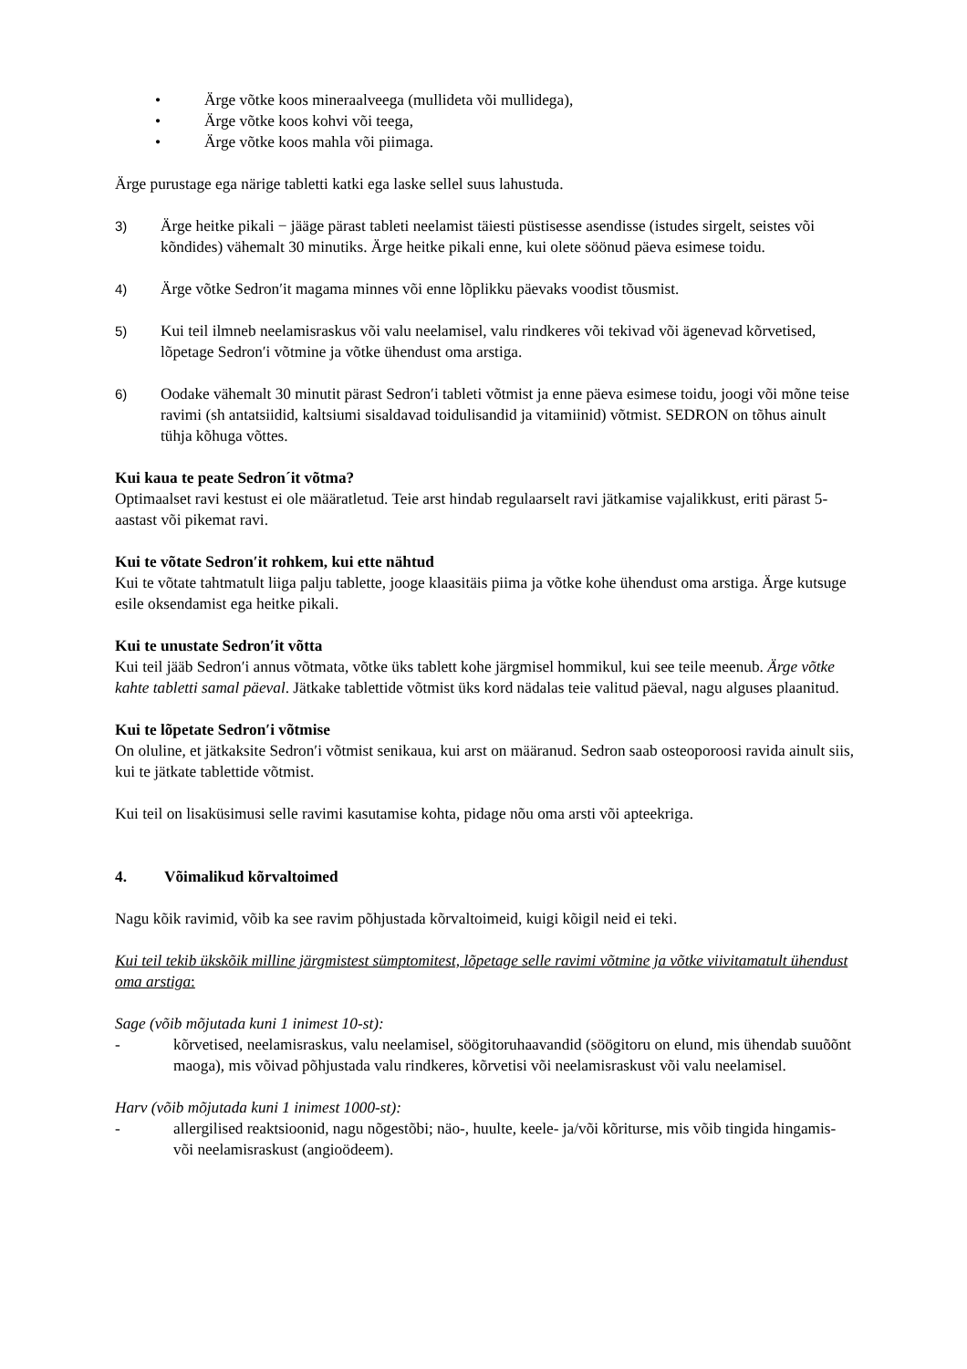• Ärge võtke koos mineraalveega (mullideta või mullidega),
• Ärge võtke koos kohvi või teega,
• Ärge võtke koos mahla või piimaga.
Ärge purustage ega närige tabletti katki ega laske sellel suus lahustuda.
3) Ärge heitke pikali − jääge pärast tableti neelamist täiesti püstisesse asendisse (istudes sirgelt, seistes või kõndides) vähemalt 30 minutiks. Ärge heitke pikali enne, kui olete söönud päeva esimese toidu.
4) Ärge võtke Sedron′it magama minnes või enne lõplikku päevaks voodist tõusmist.
5) Kui teil ilmneb neelamisraskus või valu neelamisel, valu rindkeres või tekivad või ägenevad kõrvetised, lõpetage Sedron′i võtmine ja võtke ühendust oma arstiga.
6) Oodake vähemalt 30 minutit pärast Sedron′i tableti võtmist ja enne päeva esimese toidu, joogi või mõne teise ravimi (sh antatsiidid, kaltsiumi sisaldavad toidulisandid ja vitamiinid) võtmist. SEDRON on tõhus ainult tühja kõhuga võttes.
Kui kaua te peate Sedron´it võtma?
Optimaalset ravi kestust ei ole määratletud. Teie arst hindab regulaarselt ravi jätkamise vajalikkust, eriti pärast 5-aastast või pikemat ravi.
Kui te võtate Sedron′it rohkem, kui ette nähtud
Kui te võtate tahtmatult liiga palju tablette, jooge klaasitäis piima ja võtke kohe ühendust oma arstiga. Ärge kutsuge esile oksendamist ega heitke pikali.
Kui te unustate Sedron′it võtta
Kui teil jääb Sedron′i annus võtmata, võtke üks tablett kohe järgmisel hommikul, kui see teile meenub. Ärge võtke kahte tabletti samal päeval. Jätkake tablettide võtmist üks kord nädalas teie valitud päeval, nagu alguses plaanitud.
Kui te lõpetate Sedron′i võtmise
On oluline, et jätkaksite Sedron′i võtmist senikaua, kui arst on määranud. Sedron saab osteoporoosi ravida ainult siis, kui te jätkate tablettide võtmist.
Kui teil on lisaküsimusi selle ravimi kasutamise kohta, pidage nõu oma arsti või apteekriga.
4. Võimalikud kõrvaltoimed
Nagu kõik ravimid, võib ka see ravim põhjustada kõrvaltoimeid, kuigi kõigil neid ei teki.
Kui teil tekib ükskõik milline järgmistest sümptomitest, lõpetage selle ravimi võtmine ja võtke viivitamatult ühendust oma arstiga:
Sage (võib mõjutada kuni 1 inimest 10-st):
- kõrvetised, neelamisraskus, valu neelamisel, söögitoruhaavandid (söögitoru on elund, mis ühendab suuõõnt maoga), mis võivad põhjustada valu rindkeres, kõrvetisi või neelamisraskust või valu neelamisel.
Harv (võib mõjutada kuni 1 inimest 1000-st):
- allergilised reaktsioonid, nagu nõgestõbi; näo-, huulte, keele- ja/või kõriturse, mis võib tingida hingamis- või neelamisraskust (angioödeem).